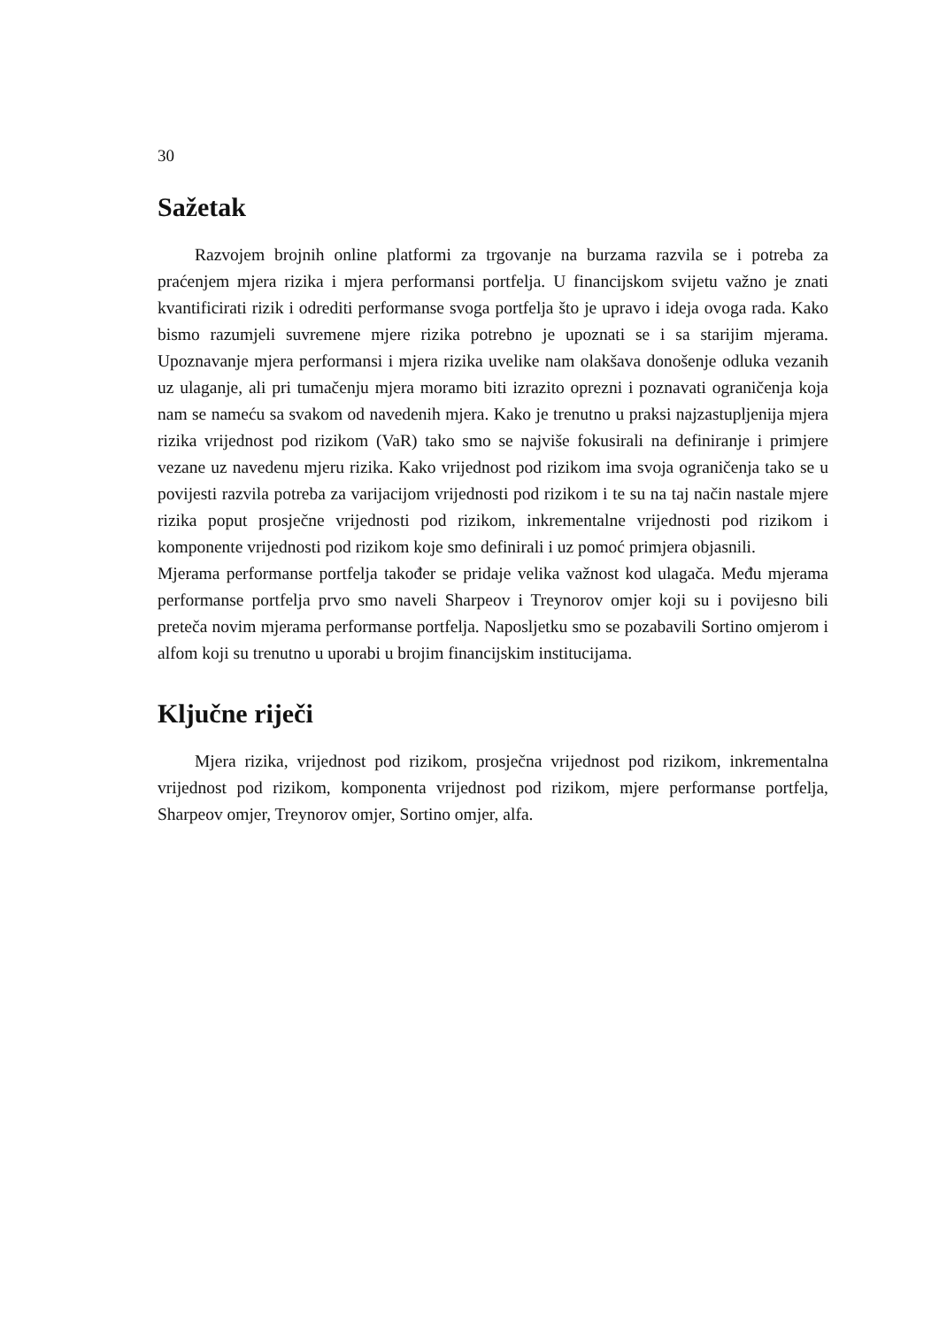30
Sažetak
Razvojem brojnih online platformi za trgovanje na burzama razvila se i potreba za praćenjem mjera rizika i mjera performansi portfelja. U financijskom svijetu važno je znati kvantificirati rizik i odrediti performanse svoga portfelja što je upravo i ideja ovoga rada. Kako bismo razumjeli suvremene mjere rizika potrebno je upoznati se i sa starijim mjerama. Upoznavanje mjera performansi i mjera rizika uvelike nam olakšava donošenje odluka vezanih uz ulaganje, ali pri tumačenju mjera moramo biti izrazito oprezni i poznavati ograničenja koja nam se nameću sa svakom od navedenih mjera. Kako je trenutno u praksi najzastupljenija mjera rizika vrijednost pod rizikom (VaR) tako smo se najviše fokusirali na definiranje i primjere vezane uz navedenu mjeru rizika. Kako vrijednost pod rizikom ima svoja ograničenja tako se u povijesti razvila potreba za varijacijom vrijednosti pod rizikom i te su na taj način nastale mjere rizika poput prosječne vrijednosti pod rizikom, inkrementalne vrijednosti pod rizikom i komponente vrijednosti pod rizikom koje smo definirali i uz pomoć primjera objasnili.
Mjerama performanse portfelja također se pridaje velika važnost kod ulagača. Među mjerama performanse portfelja prvo smo naveli Sharpeov i Treynorov omjer koji su i povijesno bili preteča novim mjerama performanse portfelja. Naposljetku smo se pozabavili Sortino omjerom i alfom koji su trenutno u uporabi u brojim financijskim institucijama.
Ključne riječi
Mjera rizika, vrijednost pod rizikom, prosječna vrijednost pod rizikom, inkrementalna vrijednost pod rizikom, komponenta vrijednost pod rizikom, mjere performanse portfelja, Sharpeov omjer, Treynorov omjer, Sortino omjer, alfa.